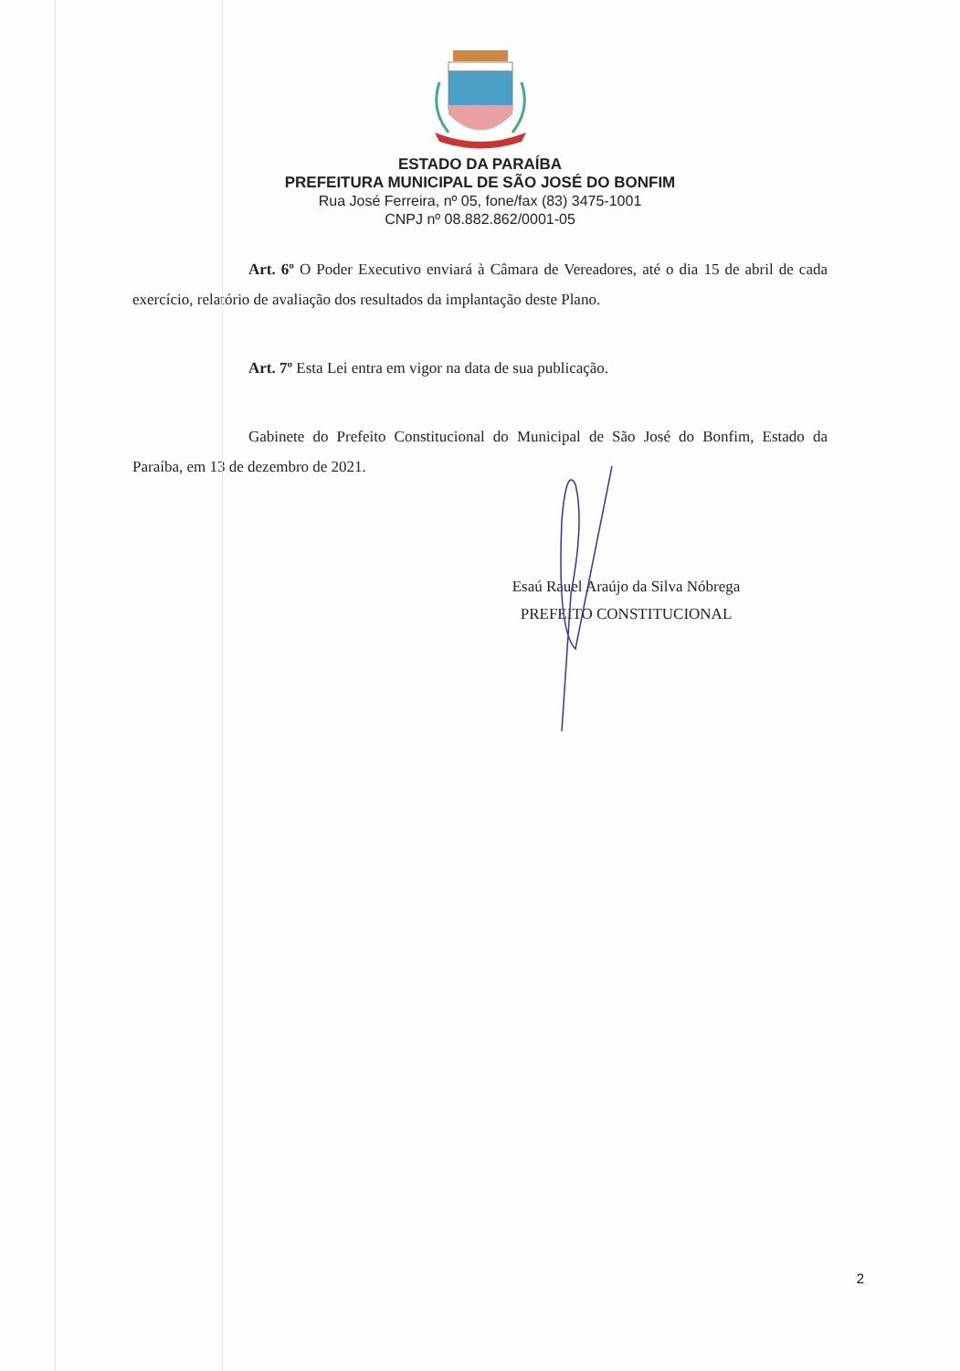ESTADO DA PARAÍBA
PREFEITURA MUNICIPAL DE SÃO JOSÉ DO BONFIM
Rua José Ferreira, nº 05, fone/fax (83) 3475-1001
CNPJ nº 08.882.862/0001-05
Art. 6º O Poder Executivo enviará à Câmara de Vereadores, até o dia 15 de abril de cada exercício, relatório de avaliação dos resultados da implantação deste Plano.
Art. 7º Esta Lei entra em vigor na data de sua publicação.
Gabinete do Prefeito Constitucional do Municipal de São José do Bonfim, Estado da Paraíba, em 13 de dezembro de 2021.
Esaú Rauel Araújo da Silva Nóbrega
PREFEITO CONSTITUCIONAL
2